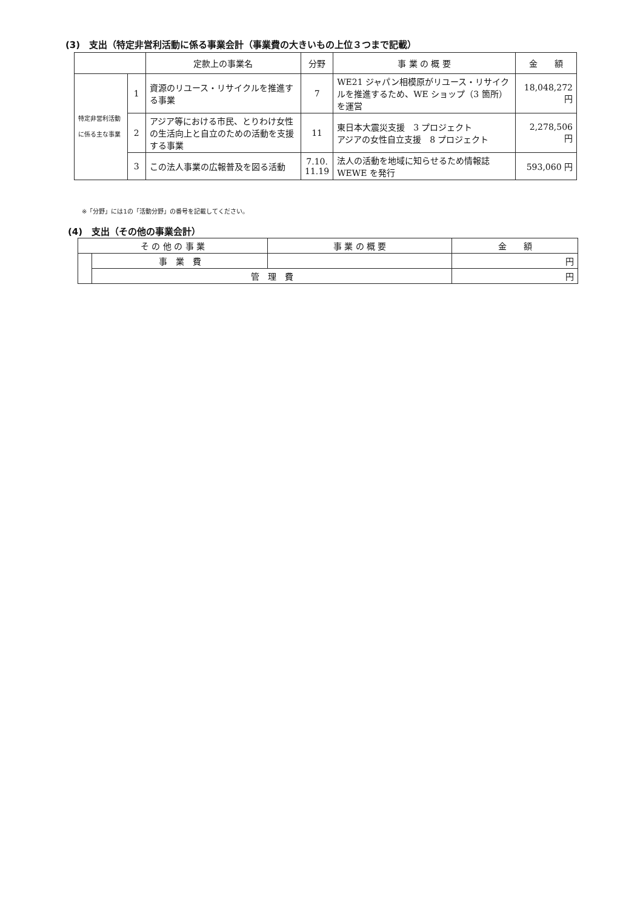(3)　支出（特定非営利活動に係る事業会計（事業費の大きいもの上位３つまで記載）
| | | 定款上の事業名 | 分野 | 事 業 の 概 要 | 金 額 |
| --- | --- | --- | --- | --- | --- |
| 特定非営利活動に係る主な事業 | 1 | 資源のリユース・リサイクルを推進する事業 | 7 | WE21 ジャパン相模原がリユース・リサイクルを推進するため、WE ショップ（3 箇所）を運営 | 18,048,272 円 |
| | 2 | アジア等における市民、とりわけ女性の生活向上と自立のための活動を支援する事業 | 11 | 東日本大震災支援 3 プロジェクト アジアの女性自立支援 8 プロジェクト | 2,278,506 円 |
| | 3 | この法人事業の広報普及を図る活動 | 7.10. 11.19 | 法人の活動を地域に知らせるため情報誌 WEWE を発行 | 593,060 円 |
※「分野」には1の「活動分野」の番号を記載してください。
(4)　支出（その他の事業会計）
| そ の 他 の 事 業 | | 事 業 の 概 要 | 金 額 |
| --- | --- | --- | --- |
| | 事 業 費 | | 円 |
| | 管 理 費 | | 円 |